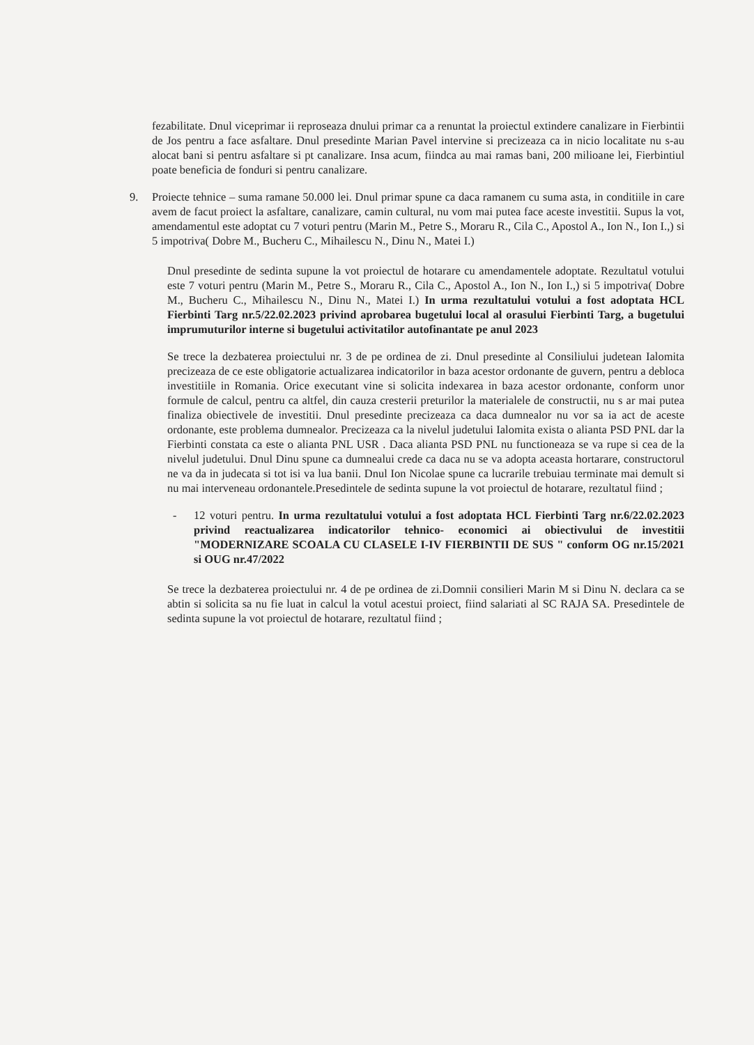fezabilitate. Dnul viceprimar ii reproseaza dnului primar ca a renuntat la proiectul extindere canalizare in Fierbintii de Jos pentru a face asfaltare. Dnul presedinte Marian Pavel intervine si precizeaza ca in nicio localitate nu s-au alocat bani si pentru asfaltare si pt canalizare. Insa acum, fiindca au mai ramas bani, 200 milioane lei, Fierbintiul poate beneficia de fonduri si pentru canalizare.
9. Proiecte tehnice – suma ramane 50.000 lei. Dnul primar spune ca daca ramanem cu suma asta, in conditiile in care avem de facut proiect la asfaltare, canalizare, camin cultural, nu vom mai putea face aceste investitii. Supus la vot, amendamentul este adoptat cu 7 voturi pentru (Marin M., Petre S., Moraru R., Cila C., Apostol A., Ion N., Ion I.,) si 5 impotriva( Dobre M., Bucheru C., Mihailescu N., Dinu N., Matei I.)
Dnul presedinte de sedinta supune la vot proiectul de hotarare cu amendamentele adoptate. Rezultatul votului este 7 voturi pentru (Marin M., Petre S., Moraru R., Cila C., Apostol A., Ion N., Ion I.,) si 5 impotriva( Dobre M., Bucheru C., Mihailescu N., Dinu N., Matei I.) In urma rezultatului votului a fost adoptata HCL Fierbinti Targ nr.5/22.02.2023 privind aprobarea bugetului local al orasului Fierbinti Targ, a bugetului imprumuturilor interne si bugetului activitatilor autofinantate pe anul 2023
Se trece la dezbaterea proiectului nr. 3 de pe ordinea de zi. Dnul presedinte al Consiliului judetean Ialomita precizeaza de ce este obligatorie actualizarea indicatorilor in baza acestor ordonante de guvern, pentru a debloca investitiile in Romania. Orice executant vine si solicita indexarea in baza acestor ordonante, conform unor formule de calcul, pentru ca altfel, din cauza cresterii preturilor la materialele de constructii, nu s ar mai putea finaliza obiectivele de investitii. Dnul presedinte precizeaza ca daca dumnealor nu vor sa ia act de aceste ordonante, este problema dumnealor. Precizeaza ca la nivelul judetului Ialomita exista o alianta PSD PNL dar la Fierbinti constata ca este o alianta PNL USR . Daca alianta PSD PNL nu functioneaza se va rupe si cea de la nivelul judetului. Dnul Dinu spune ca dumnealui crede ca daca nu se va adopta aceasta hortarare, constructorul ne va da in judecata si tot isi va lua banii. Dnul Ion Nicolae spune ca lucrarile trebuiau terminate mai demult si nu mai interveneau ordonantele.Presedintele de sedinta supune la vot proiectul de hotarare, rezultatul fiind ;
- 12 voturi pentru. In urma rezultatului votului a fost adoptata HCL Fierbinti Targ nr.6/22.02.2023 privind reactualizarea indicatorilor tehnico- economici ai obiectivului de investitii "MODERNIZARE SCOALA CU CLASELE I-IV FIERBINTII DE SUS " conform OG nr.15/2021 si OUG nr.47/2022
Se trece la dezbaterea proiectului nr. 4 de pe ordinea de zi.Domnii consilieri Marin M si Dinu N. declara ca se abtin si solicita sa nu fie luat in calcul la votul acestui proiect, fiind salariati al SC RAJA SA. Presedintele de sedinta supune la vot proiectul de hotarare, rezultatul fiind ;